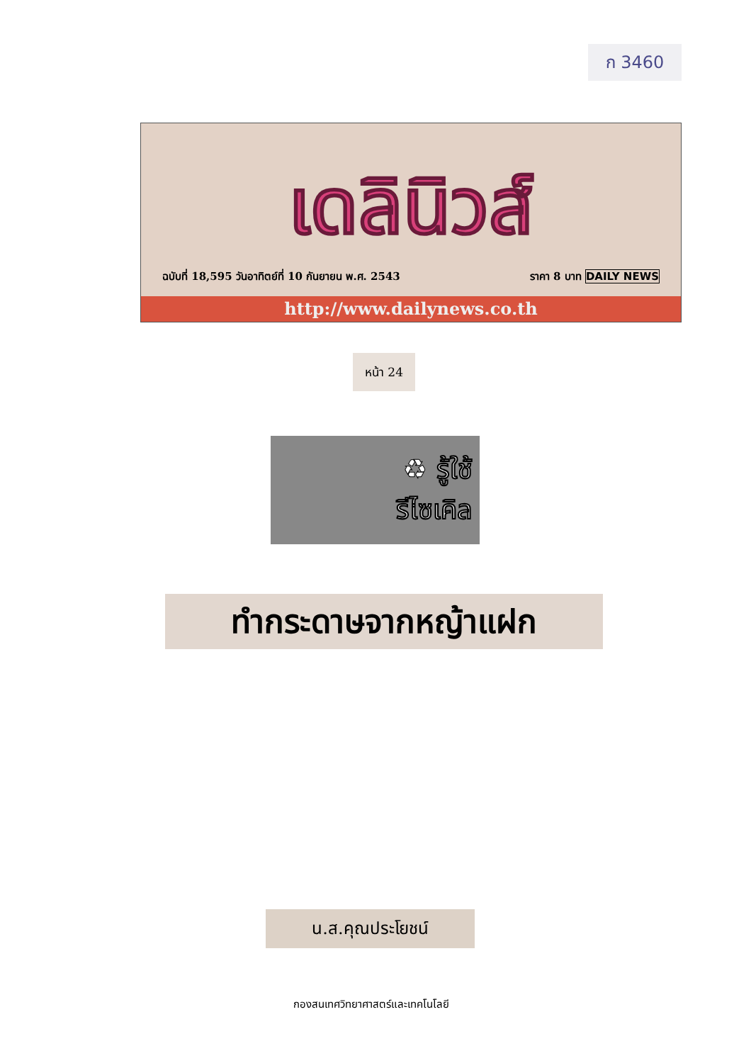ก 3460
เดลินิวส์
ฉบับที่ 18,595 วันอาทิตย์ที่ 10 กันยายน พ.ศ. 2543 ราคา 8 บาท DAILY NEWS
http://www.dailynews.co.th
หน้า 24
♻ รู้ใช้
รีไซเคิล
ทำกระดาษจากหญ้าแฝก
น.ส.คุณประโยชน์
กองสนเทศวิทยาศาสตร์และเทคโนโลยี